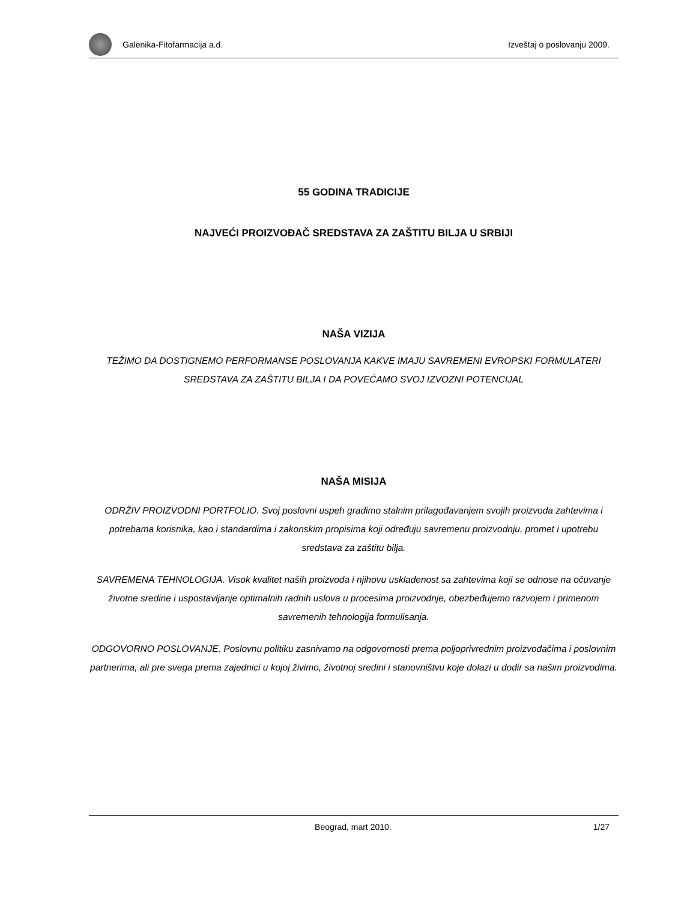Galenika-Fitofarmacija a.d. Izveštaj o poslovanju 2009.
55 GODINA TRADICIJE
NAJVEĆI PROIZVOĐAČ SREDSTAVA ZA ZAŠTITU BILJA U SRBIJI
NAŠA VIZIJA
TEŽIMO DA DOSTIGNEMO PERFORMANSE POSLOVANJA KAKVE IMAJU SAVREMENI EVROPSKI FORMULATERI SREDSTAVA ZA ZAŠTITU BILJA I DA POVEĆAMO SVOJ IZVOZNI POTENCIJAL
NAŠA MISIJA
ODRŽIV PROIZVODNI PORTFOLIO. Svoj poslovni uspeh gradimo stalnim prilagođavanjem svojih proizvoda zahtevima i potrebama korisnika, kao i standardima i zakonskim propisima koji određuju savremenu proizvodnju, promet i upotrebu sredstava za zaštitu bilja.
SAVREMENA TEHNOLOGIJA. Visok kvalitet naših proizvoda i njihovu usklađenost sa zahtevima koji se odnose na očuvanje životne sredine i uspostavljanje optimalnih radnih uslova u procesima proizvodnje, obezbeđujemo razvojem i primenom savremenih tehnologija formulisanja.
ODGOVORNO POSLOVANJE. Poslovnu politiku zasnivamo na odgovornosti prema poljoprivrednim proizvođačima i poslovnim partnerima, ali pre svega prema zajednici u kojoj živimo, životnoj sredini i stanovništvu koje dolazi u dodir sa našim proizvodima.
Beograd, mart 2010. 1/27